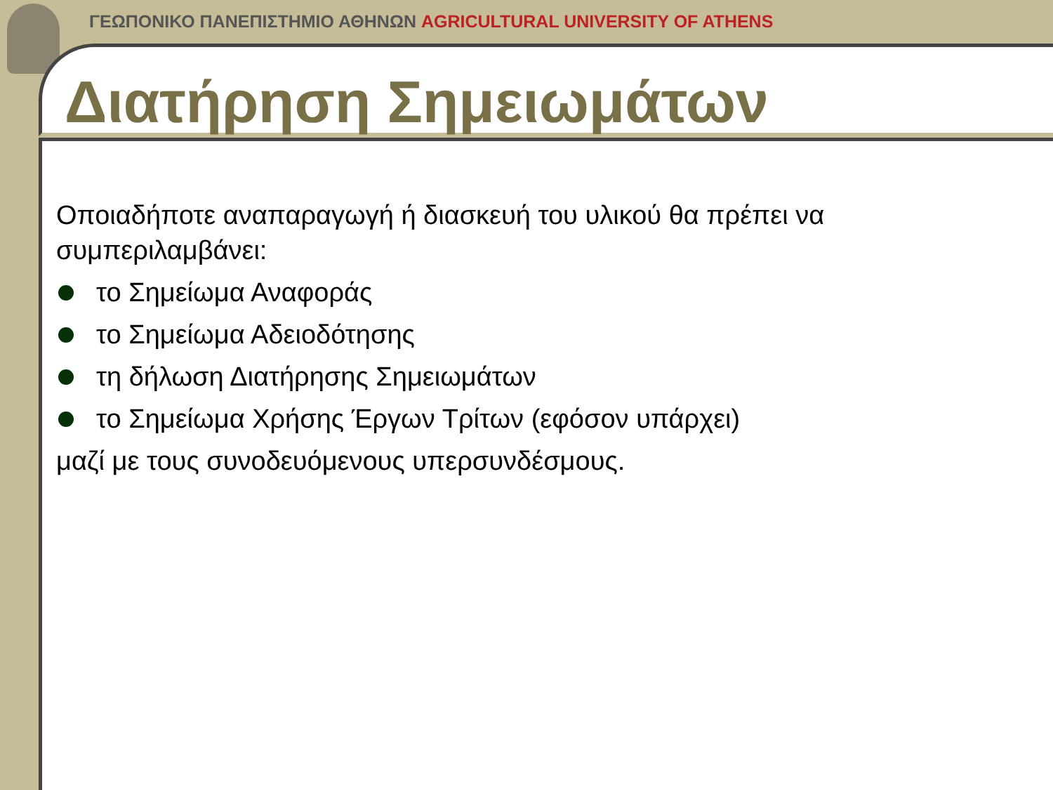ΓΕΩΠΟΝΙΚΟ ΠΑΝΕΠΙΣΤΗΜΙΟ ΑΘΗΝΩΝ AGRICULTURAL UNIVERSITY OF ATHENS
Διατήρηση Σημειωμάτων
Οποιαδήποτε αναπαραγωγή ή διασκευή του υλικού θα πρέπει να συμπεριλαμβάνει:
το Σημείωμα Αναφοράς
το Σημείωμα Αδειοδότησης
τη δήλωση Διατήρησης Σημειωμάτων
το Σημείωμα Χρήσης Έργων Τρίτων (εφόσον υπάρχει)
μαζί με τους συνοδευόμενους υπερσυνδέσμους.